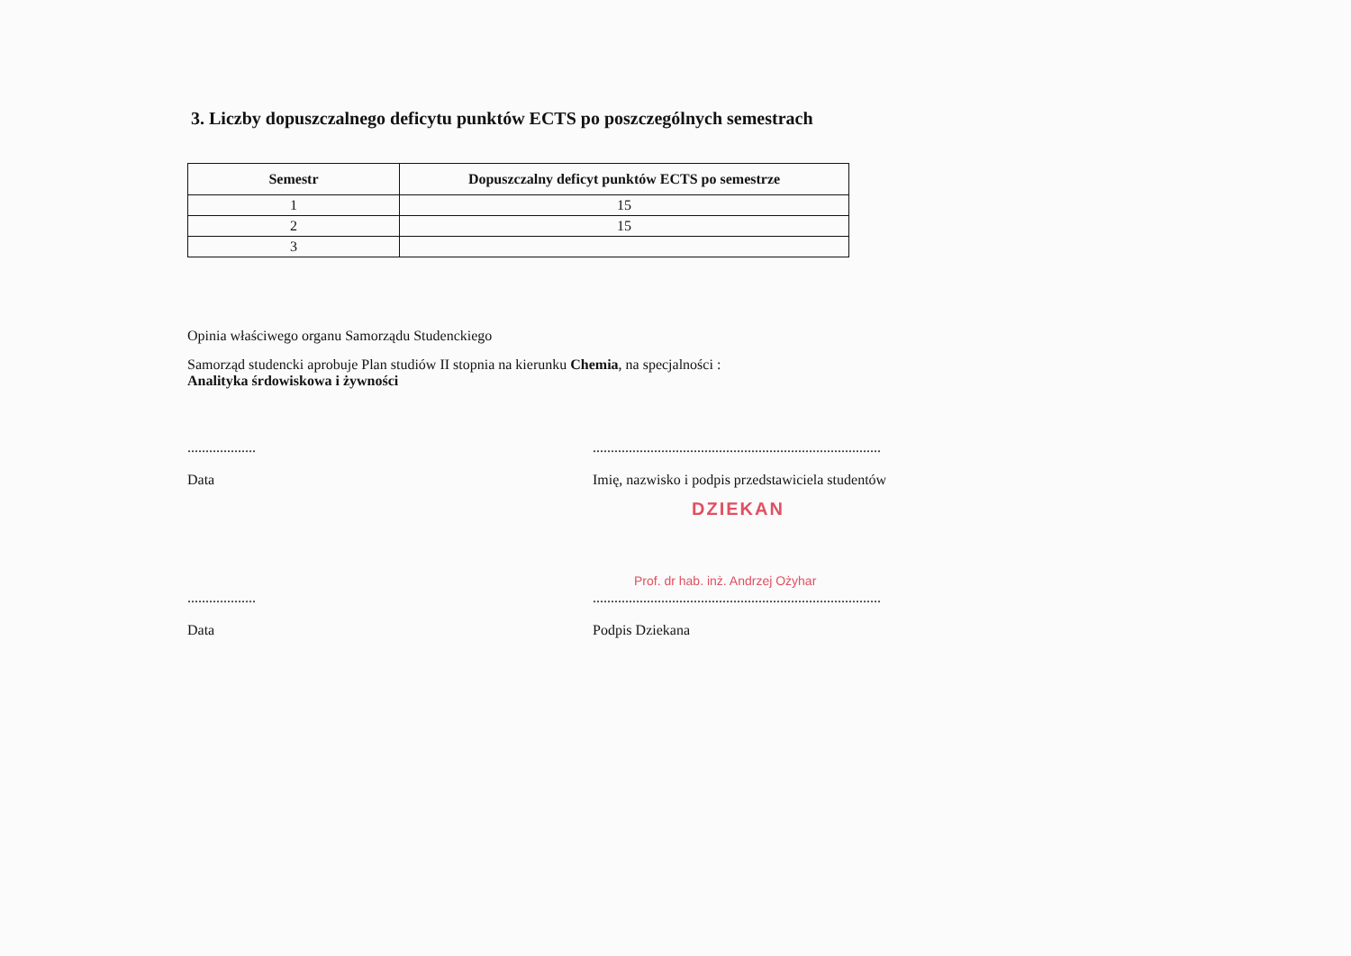3. Liczby dopuszczalnego deficytu punktów ECTS po poszczególnych semestrach
| Semestr | Dopuszczalny deficyt punktów ECTS po semestrze |
| --- | --- |
| 1 | 15 |
| 2 | 15 |
| 3 | |
Opinia właściwego organu Samorządu Studenckiego
Samorząd studencki aprobuje Plan studiów II stopnia na kierunku Chemia, na specjalności :
Analityka śrdowiskowa i żywności
................... ................................................................................
Data Imię, nazwisko i podpis przedstawiciela studentów
DZIEKAN
Prof. dr hab. inż. Andrzej Ożyhar
................... ................................................................................
Data Podpis Dziekana